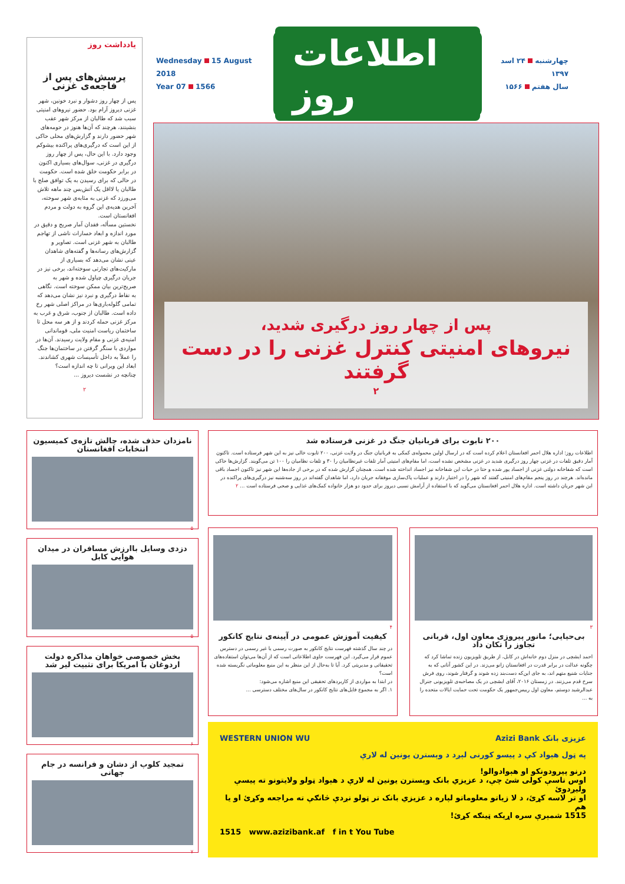Wednesday 15 August 2018
Year 07 1566
اطلاعات روز
چهارشنبه ۲۴ اسد ۱۳۹۷
سال هفتم ۱۵۶۶
یادداشت روز
پرسش‌های پس از فاجعه‌ی غزنی
پس از چهار روز دشوار و نبرد خونین، شهر غزنی دیروز آرام بود. حضور نیروهای امنیتی سبب شد که طالبان از مرکز شهر عقب بنشینند، هرچند که آن‌ها هنوز در حومه‌های شهر حضور دارند و گزارش‌های محلی حاکی از این است که درگیری‌های پراکنده بیشوکم وجود دارد. با این حال، پس از چهار روز درگیری در غزنی، سوال‌های بسیاری اکنون در برابر حکومت خلق شده است. حکومت در حالی که برای رسیدن به یک توافق صلح با طالبان یا لااقل یک آتش‌بس چند ماهه تلاش می‌ورزد که غزنی به مثابه‌ی شهر سوخته، آخرین هدیه‌ی این گروه به دولت و مردم افغانستان است.
نخستین مسأله، فقدان آمار صریح و دقیق در مورد اندازه و ابعاد خسارات ناشی از تهاجم طالبان به شهر غزنی است. تصاویر و گزارش‌های رسانه‌ها و گفته‌های شاهدان عینی نشان می‌دهد که بسیاری از مارکیت‌های تجارتی سوخته‌اند، برخی نیز در جریان درگیری چپاول شده و شهر به صریح‌ترین بیان ممکن سوخته است. نگاهی به نقاط درگیری و نبرد نیز نشان می‌دهد که تمامی گلوله‌باری‌ها در مراکز اصلی شهر رخ داده است. طالبان از جنوب، شرق و غرب به مرکز غزنی حمله کردند و از هر سه محل تا ساختمان ریاست امنیت ملی، قوماندانی امنیه‌ی غزنی و مقام ولایت رسیدند. آن‌ها در مواردی با سنگر گرفتن در ساختمان‌ها جنگ را عملاً به داخل تأسیسات شهری کشاندند. ابعاد این ویرانی تا چه اندازه است؟
چنانچه در نشست دیروز ...
۲
پس از چهار روز درگیری شدید،
نیروهای امنیتی کنترل غزنی را در دست گرفتند
۲
۲۰۰ تابوت برای قربانیان جنگ در غزنی فرستاده شد
اطلاعات روز: اداره هلال احمر افغانستان اعلام کرده است که در ارسال اولین محموله‌ی کمکی به قربانیان جنگ در ولایت غزنی، ۲۰۰ تابوت خالی نیز به این شهر فرستاده است. تاکنون آمار دقیق تلفات در غزنی چهار روز درگیری شدید در غزنی مشخص نشده است، اما مقام‌های امنیتی آمار تلفات غیرنظامیان را ۳۰ و تلفات نظامیان را ۱۰۰ تن می‌گویند. گزارش‌ها حاکی است که شفاخانه دولتی غزنی از اجساد پور شده و حتا در حیات این شفاخانه نیز اجساد انداخته شده است. همچنان گزارش شده که در برخی از جاده‌ها این شهر نیز تاکنون اجساد باقی مانده‌اند. هرچند در روز پنجم مقام‌های امنیتی گفتند که شهر را در اختیار دارند و عملیات پاک‌سازی موفقانه جریان دارد، اما شاهدان گفته‌اند در روز سه‌شنبه نیز درگیری‌های پراکنده در این شهر جریان داشته است. اداره هلال احمر افغانستان می‌گوید که با استفاده از آرامش نسبی دیروز برای حدود دو هزار خانواده کمک‌های غذایی و صحی فرستاده است ... ۲
۳
بی‌حیایی؛ مانور پیروزی معاون اول، قربانی تجاوز را تکان داد
احمد ایشچی در منزل دوم خانه‌اش در کابل، از طریق تلویزیون زنده تماشا کرد که چگونه عدالت در برابر قدرت در افغانستان زانو می‌زند. در این کشور آنانی که به جنایات شنیع متهم اند، به جای این‌که دست‌بند زده شوند و گرفتار شوند، روی فرش سرخ قدم می‌زنند. در زمستان ۲۰۱۶، آقای ایشچی در یک مصاحبه‌ی تلویزیونی جنرال عبدالرشید دوستم، معاون اول رییس‌جمهور یک حکومت تحت حمایت ایالات متحده را به ...
۴
کیفیت آموزش عمومی در آیینه‌ی نتایج کانکور
در چند سال گذشته فهرست نتایج کانکور به صورت رسمی یا غیر رسمی در دسترس عموم قرار می‌گیرد. این فهرست حاوی اطلاعاتی است که از آن‌ها می‌توان استفاده‌های تحقیقاتی و مدیریتی کرد. آیا تا به‌حال از این منظر به این منبع معلوماتی نگریسته شده است؟
در ابتدا به مواردی از کاربردهای تحقیقی این منبع اشاره می‌شود:
۱. اگر به مجموع فایل‌های نتایج کانکور در سال‌های مختلف دسترسی ...
نامزدان حذف شده، چالش تازه‌ی کمیسیون انتخابات افغانستان
۵
دزدی وسایل باارزش مسافران در میدان هوایی کابل
۵
بخش خصوصی خواهان مذاکره دولت اردوغان با امریکا برای تثبیت لیر شد
۶
تمجید کلوپ از دشان و فرانسه در جام جهانی
۷
عزیزی بانک Azizi Bank WESTERN UNION WU
په ټول هېواد کې د پیسو کورنی لېږد د وېسترن یونین له لارې
درنو پیرودونکو او هېوادوالو!
اوس تاسې کولی شئ چې، د عزیزي بانک وېسترن یونین له لارې د هېواد ټولو ولایتونو ته پیسې ولیږدوئ
او تر لاسه کړئ، د لا زیاتو معلوماتو لپاره د عزیزي بانک تر ټولو نږدې څانګې ته مراجعه وکړئ او یا هم
1515 شمېرې سره اړیکه ټینګه کړئ!
1515 www.azizibank.af f in t You Tube